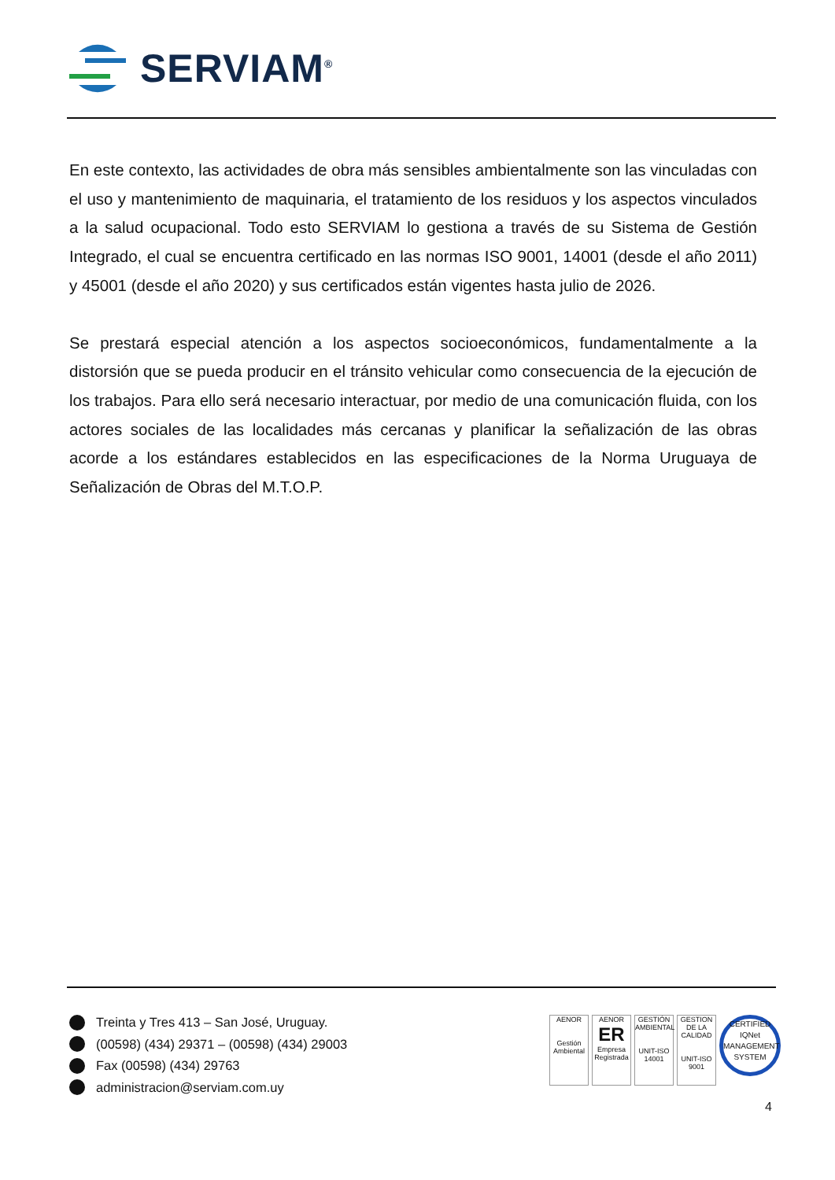SERVIAM<sup>®</sup>
En este contexto, las actividades de obra más sensibles ambientalmente son las vinculadas con el uso y mantenimiento de maquinaria, el tratamiento de los residuos y los aspectos vinculados a la salud ocupacional. Todo esto SERVIAM lo gestiona a través de su Sistema de Gestión Integrado, el cual se encuentra certificado en las normas ISO 9001, 14001 (desde el año 2011) y 45001 (desde el año 2020) y sus certificados están vigentes hasta julio de 2026.
Se prestará especial atención a los aspectos socioeconómicos, fundamentalmente a la distorsión que se pueda producir en el tránsito vehicular como consecuencia de la ejecución de los trabajos. Para ello será necesario interactuar, por medio de una comunicación fluida, con los actores sociales de las localidades más cercanas y planificar la señalización de las obras acorde a los estándares establecidos en las especificaciones de la Norma Uruguaya de Señalización de Obras del M.T.O.P.
Treinta y Tres 413 – San José, Uruguay.
(00598) (434) 29371 – (00598) (434) 29003
Fax (00598) (434) 29763
administracion@serviam.com.uy
AENOR
Gestión Ambiental
AENOR
ER
Empresa Registrada
GESTIÓN AMBIENTAL
UNIT-ISO 14001
GESTION DE LA CALIDAD
UNIT-ISO 9001
CERTIFIED
IQNet
MANAGEMENT SYSTEM
4